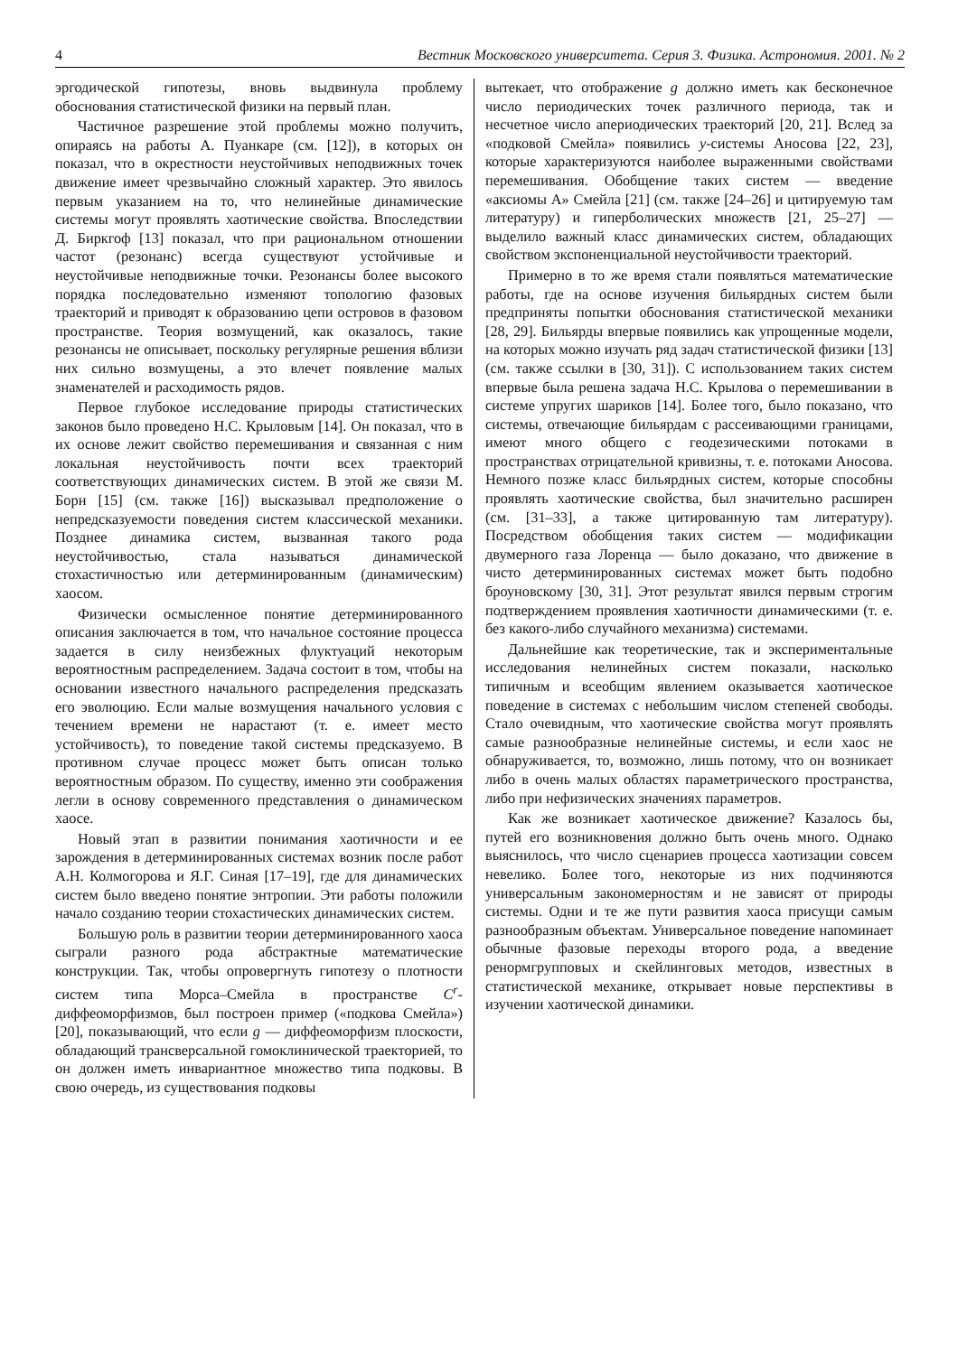4 Вестник Московского университета. Серия 3. Физика. Астрономия. 2001. № 2
эргодической гипотезы, вновь выдвинула проблему обоснования статистической физики на первый план.
Частичное разрешение этой проблемы можно получить, опираясь на работы А. Пуанкаре (см. [12]), в которых он показал, что в окрестности неустойчивых неподвижных точек движение имеет чрезвычайно сложный характер. Это явилось первым указанием на то, что нелинейные динамические системы могут проявлять хаотические свойства. Впоследствии Д. Биркгоф [13] показал, что при рациональном отношении частот (резонанс) всегда существуют устойчивые и неустойчивые неподвижные точки. Резонансы более высокого порядка последовательно изменяют топологию фазовых траекторий и приводят к образованию цепи островов в фазовом пространстве. Теория возмущений, как оказалось, такие резонансы не описывает, поскольку регулярные решения вблизи них сильно возмущены, а это влечет появление малых знаменателей и расходимость рядов.
Первое глубокое исследование природы статистических законов было проведено Н.С. Крыловым [14]. Он показал, что в их основе лежит свойство перемешивания и связанная с ним локальная неустойчивость почти всех траекторий соответствующих динамических систем. В этой же связи М. Борн [15] (см. также [16]) высказывал предположение о непредсказуемости поведения систем классической механики. Позднее динамика систем, вызванная такого рода неустойчивостью, стала называться динамической стохастичностью или детерминированным (динамическим) хаосом.
Физически осмысленное понятие детерминированного описания заключается в том, что начальное состояние процесса задается в силу неизбежных флуктуаций некоторым вероятностным распределением. Задача состоит в том, чтобы на основании известного начального распределения предсказать его эволюцию. Если малые возмущения начального условия с течением времени не нарастают (т. е. имеет место устойчивость), то поведение такой системы предсказуемо. В противном случае процесс может быть описан только вероятностным образом. По существу, именно эти соображения легли в основу современного представления о динамическом хаосе.
Новый этап в развитии понимания хаотичности и ее зарождения в детерминированных системах возник после работ А.Н. Колмогорова и Я.Г. Синая [17–19], где для динамических систем было введено понятие энтропии. Эти работы положили начало созданию теории стохастических динамических систем.
Большую роль в развитии теории детерминированного хаоса сыграли разного рода абстрактные математические конструкции. Так, чтобы опровергнуть гипотезу о плотности систем типа Морса–Смейла в пространстве C<sup>r</sup>-диффеоморфизмов, был построен пример («подкова Смейла») [20], показывающий, что если g — диффеоморфизм плоскости, обладающий трансверсальной гомоклинической траекторией, то он должен иметь инвариантное множество типа подковы. В свою очередь, из существования подковы
вытекает, что отображение g должно иметь как бесконечное число периодических точек различного периода, так и несчетное число апериодических траекторий [20, 21]. Вслед за «подковой Смейла» появились y-системы Аносова [22, 23], которые характеризуются наиболее выраженными свойствами перемешивания. Обобщение таких систем — введение «аксиомы А» Смейла [21] (см. также [24–26] и цитируемую там литературу) и гиперболических множеств [21, 25–27] — выделило важный класс динамических систем, обладающих свойством экспоненциальной неустойчивости траекторий.
Примерно в то же время стали появляться математические работы, где на основе изучения бильярдных систем были предприняты попытки обоснования статистической механики [28, 29]. Бильярды впервые появились как упрощенные модели, на которых можно изучать ряд задач статистической физики [13] (см. также ссылки в [30, 31]). С использованием таких систем впервые была решена задача Н.С. Крылова о перемешивании в системе упругих шариков [14]. Более того, было показано, что системы, отвечающие бильярдам с рассеивающими границами, имеют много общего с геодезическими потоками в пространствах отрицательной кривизны, т. е. потоками Аносова. Немного позже класс бильярдных систем, которые способны проявлять хаотические свойства, был значительно расширен (см. [31–33], а также цитированную там литературу). Посредством обобщения таких систем — модификации двумерного газа Лоренца — было доказано, что движение в чисто детерминированных системах может быть подобно броуновскому [30, 31]. Этот результат явился первым строгим подтверждением проявления хаотичности динамическими (т. е. без какого-либо случайного механизма) системами.
Дальнейшие как теоретические, так и экспериментальные исследования нелинейных систем показали, насколько типичным и всеобщим явлением оказывается хаотическое поведение в системах с небольшим числом степеней свободы. Стало очевидным, что хаотические свойства могут проявлять самые разнообразные нелинейные системы, и если хаос не обнаруживается, то, возможно, лишь потому, что он возникает либо в очень малых областях параметрического пространства, либо при нефизических значениях параметров.
Как же возникает хаотическое движение? Казалось бы, путей его возникновения должно быть очень много. Однако выяснилось, что число сценариев процесса хаотизации совсем невелико. Более того, некоторые из них подчиняются универсальным закономерностям и не зависят от природы системы. Одни и те же пути развития хаоса присущи самым разнообразным объектам. Универсальное поведение напоминает обычные фазовые переходы второго рода, а введение ренормгрупповых и скейлинговых методов, известных в статистической механике, открывает новые перспективы в изучении хаотической динамики.